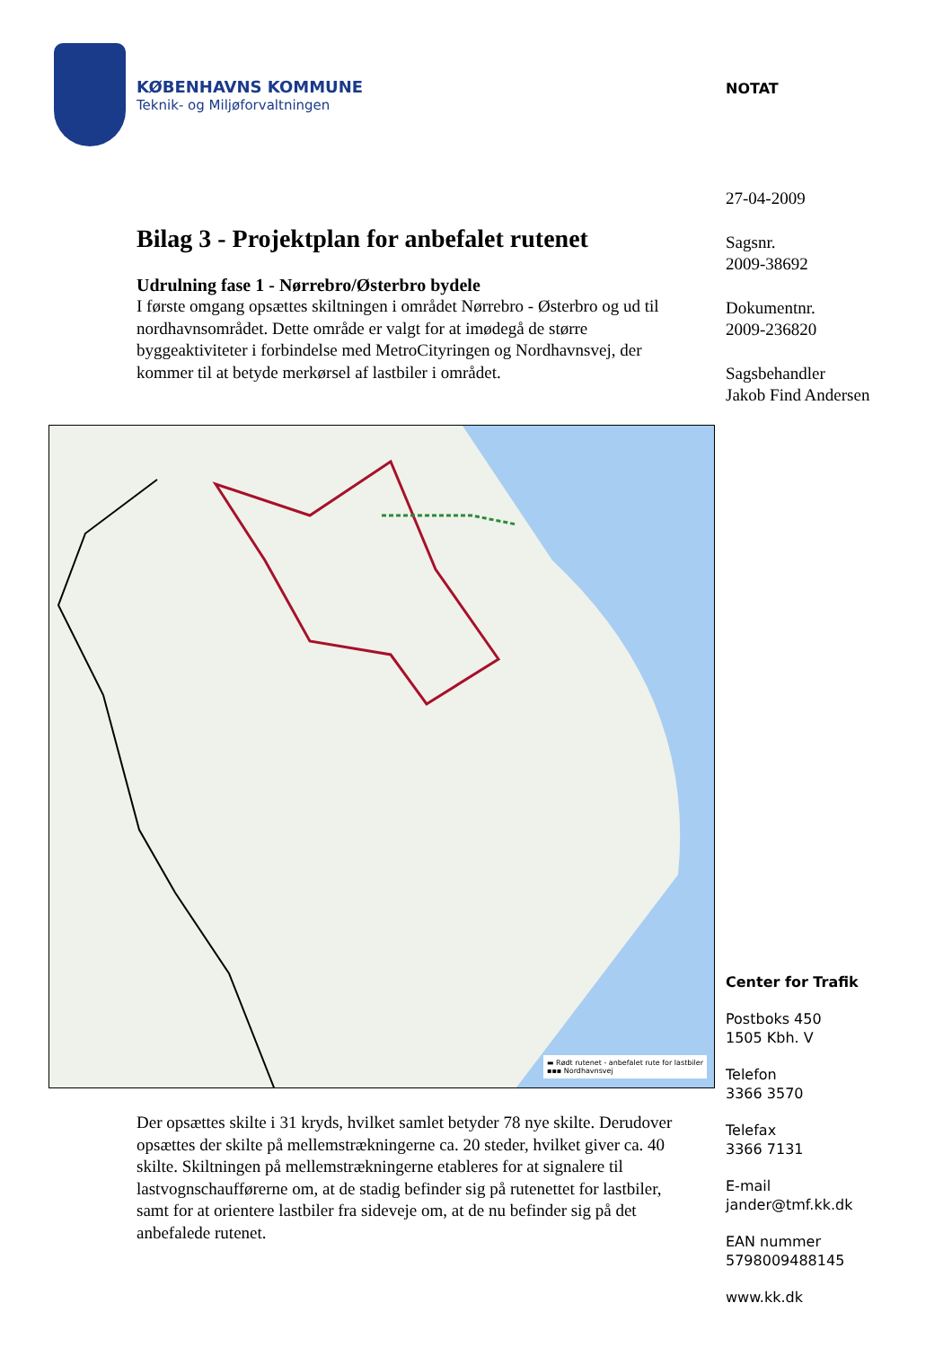KØBENHAVNS KOMMUNE
Teknik- og Miljøforvaltningen
Bilag 3 - Projektplan for anbefalet rutenet
Udrulning fase 1 - Nørrebro/Østerbro bydele
I første omgang opsættes skiltningen i området Nørrebro - Østerbro og ud til nordhavnsområdet. Dette område er valgt for at imødegå de større byggeaktiviteter i forbindelse med MetroCityringen og Nordhavnsvej, der kommer til at betyde merkørsel af lastbiler i området.
▬ Rødt rutenet - anbefalet rute for lastbiler
▪▪▪ Nordhavnsvej
Der opsættes skilte i 31 kryds, hvilket samlet betyder 78 nye skilte. Derudover opsættes der skilte på mellemstrækningerne ca. 20 steder, hvilket giver ca. 40 skilte. Skiltningen på mellemstrækningerne etableres for at signalere til lastvognschaufførerne om, at de stadig befinder sig på rutenettet for lastbiler, samt for at orientere lastbiler fra sideveje om, at de nu befinder sig på det anbefalede rutenet.
NOTAT
27-04-2009
Sagsnr.
2009-38692
Dokumentnr.
2009-236820
Sagsbehandler
Jakob Find Andersen
Center for Trafik
Postboks 450
1505 Kbh. V
Telefon
3366 3570
Telefax
3366 7131
E-mail
jander@tmf.kk.dk
EAN nummer
5798009488145
www.kk.dk